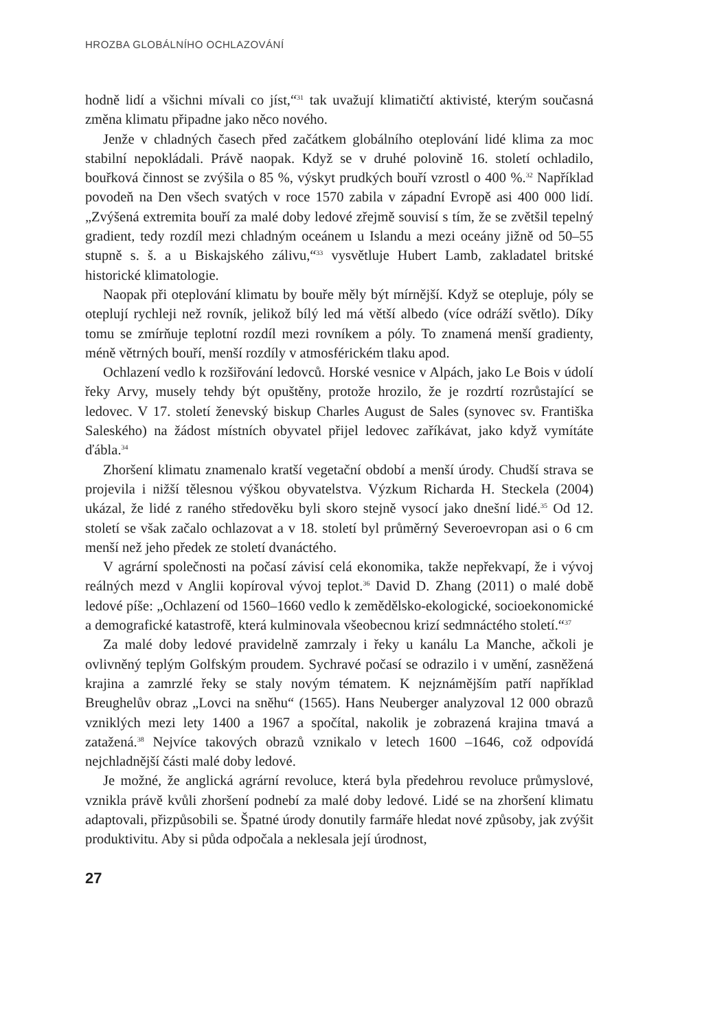HROZBA GLOBÁLNÍHO OCHLAZOVÁNÍ
hodně lidí a všichni mívali co jíst,“<sup>31</sup> tak uvažují klimatičtí aktivisté, kterým současná změna klimatu připadne jako něco nového.
Jenže v chladných časech před začátkem globálního oteplování lidé klima za moc stabilní nepokládali. Právě naopak. Když se v druhé polovině 16. století ochladilo, bouřková činnost se zvýšila o 85 %, výskyt prudkých bouří vzrostl o 400 %.<sup>32</sup> Například povodeň na Den všech svatých v roce 1570 zabila v západní Evropě asi 400 000 lidí. „Zvýšená extremita bouří za malé doby ledové zřejmě souvisí s tím, že se zvětšil tepelný gradient, tedy rozdíl mezi chladným oceánem u Islandu a mezi oceány jižně od 50–55 stupně s. š. a u Biskajského zálivu,“<sup>33</sup> vysvětluje Hubert Lamb, zakladatel britské historické klimatologie.
Naopak při oteplování klimatu by bouře měly být mírnější. Když se otepluje, póly se oteplují rychleji než rovník, jelikož bílý led má větší albedo (více odráží světlo). Díky tomu se zmírňuje teplotní rozdíl mezi rovníkem a póly. To znamená menší gradienty, méně větrných bouří, menší rozdíly v atmosférickém tlaku apod.
Ochlazení vedlo k rozšiřování ledovců. Horské vesnice v Alpách, jako Le Bois v údolí řeky Arvy, musely tehdy být opuštěny, protože hrozilo, že je rozdrtí rozrůstající se ledovec. V 17. století ženevský biskup Charles August de Sales (synovec sv. Františka Saleského) na žádost místních obyvatel přijel ledovec zaříkávat, jako když vymítáte ďábla.<sup>34</sup>
Zhoršení klimatu znamenalo kratší vegetační období a menší úrody. Chudší strava se projevila i nižší tělesnou výškou obyvatelstva. Výzkum Richarda H. Steckela (2004) ukázal, že lidé z raného středověku byli skoro stejně vysocí jako dnešní lidé.<sup>35</sup> Od 12. století se však začalo ochlazovat a v 18. století byl průměrný Severoevropan asi o 6 cm menší než jeho předek ze století dvanáctého.
V agrární společnosti na počasí závisí celá ekonomika, takže nepřekvapí, že i vývoj reálných mezd v Anglii kopíroval vývoj teplot.<sup>36</sup> David D. Zhang (2011) o malé době ledové píše: „Ochlazení od 1560–1660 vedlo k zemědělsko-ekologické, socioekonomické a demografické katastrofě, která kulminovala všeobecnou krizí sedmnáctého století.“<sup>37</sup>
Za malé doby ledové pravidelně zamrzaly i řeky u kanálu La Manche, ačkoli je ovlivněný teplým Golfským proudem. Sychravé počasí se odrazilo i v umění, zasněžená krajina a zamrzlé řeky se staly novým tématem. K nejznámějším patří například Breughelův obraz „Lovci na sněhu“ (1565). Hans Neuberger analyzoval 12 000 obrazů vzniklých mezi lety 1400 a 1967 a spočítal, nakolik je zobrazená krajina tmavá a zatažená.<sup>38</sup> Nejvíce takových obrazů vznikalo v letech 1600 –1646, což odpovídá nejchladnější části malé doby ledové.
Je možné, že anglická agrární revoluce, která byla předehrou revoluce průmyslové, vznikla právě kvůli zhoršení podnebí za malé doby ledové. Lidé se na zhoršení klimatu adaptovali, přizpůsobili se. Špatné úrody donutily farmáře hledat nové způsoby, jak zvýšit produktivitu. Aby si půda odpočala a neklesala její úrodnost,
27